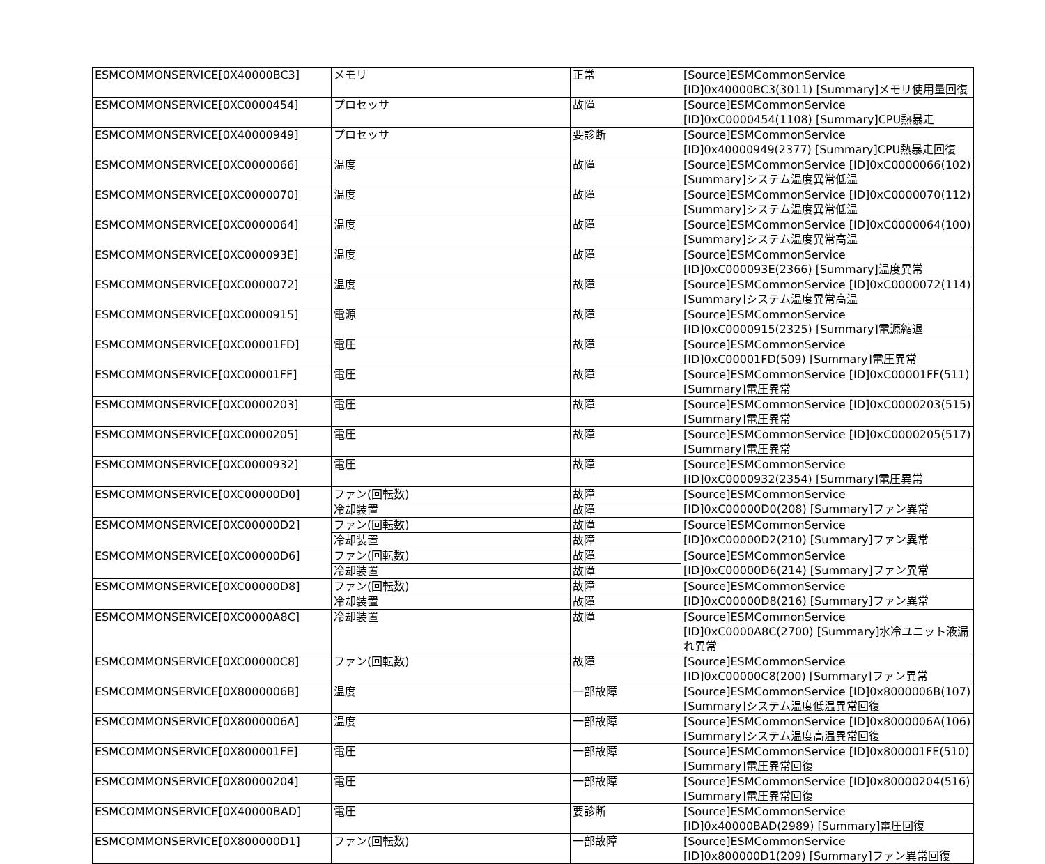| ESMCOMMONSERVICE[0X40000BC3] | メモリ | 正常 | [Source]ESMCommonService [ID]0x40000BC3(3011) [Summary]メモリ使用量回復 |
| ESMCOMMONSERVICE[0XC0000454] | プロセッサ | 故障 | [Source]ESMCommonService [ID]0xC0000454(1108) [Summary]CPU熱暴走 |
| ESMCOMMONSERVICE[0X40000949] | プロセッサ | 要診断 | [Source]ESMCommonService [ID]0x40000949(2377) [Summary]CPU熱暴走回復 |
| ESMCOMMONSERVICE[0XC0000066] | 温度 | 故障 | [Source]ESMCommonService [ID]0xC0000066(102) [Summary]システム温度異常低温 |
| ESMCOMMONSERVICE[0XC0000070] | 温度 | 故障 | [Source]ESMCommonService [ID]0xC0000070(112) [Summary]システム温度異常低温 |
| ESMCOMMONSERVICE[0XC0000064] | 温度 | 故障 | [Source]ESMCommonService [ID]0xC0000064(100) [Summary]システム温度異常高温 |
| ESMCOMMONSERVICE[0XC000093E] | 温度 | 故障 | [Source]ESMCommonService [ID]0xC000093E(2366) [Summary]温度異常 |
| ESMCOMMONSERVICE[0XC0000072] | 温度 | 故障 | [Source]ESMCommonService [ID]0xC0000072(114) [Summary]システム温度異常高温 |
| ESMCOMMONSERVICE[0XC0000915] | 電源 | 故障 | [Source]ESMCommonService [ID]0xC0000915(2325) [Summary]電源縮退 |
| ESMCOMMONSERVICE[0XC00001FD] | 電圧 | 故障 | [Source]ESMCommonService [ID]0xC00001FD(509) [Summary]電圧異常 |
| ESMCOMMONSERVICE[0XC00001FF] | 電圧 | 故障 | [Source]ESMCommonService [ID]0xC00001FF(511) [Summary]電圧異常 |
| ESMCOMMONSERVICE[0XC0000203] | 電圧 | 故障 | [Source]ESMCommonService [ID]0xC0000203(515) [Summary]電圧異常 |
| ESMCOMMONSERVICE[0XC0000205] | 電圧 | 故障 | [Source]ESMCommonService [ID]0xC0000205(517) [Summary]電圧異常 |
| ESMCOMMONSERVICE[0XC0000932] | 電圧 | 故障 | [Source]ESMCommonService [ID]0xC0000932(2354) [Summary]電圧異常 |
| ESMCOMMONSERVICE[0XC00000D0] | ファン(回転数) | 故障 | [Source]ESMCommonService [ID]0xC00000D0(208) [Summary]ファン異常 |
| | 冷却装置 | 故障 | |
| ESMCOMMONSERVICE[0XC00000D2] | ファン(回転数) | 故障 | [Source]ESMCommonService [ID]0xC00000D2(210) [Summary]ファン異常 |
| | 冷却装置 | 故障 | |
| ESMCOMMONSERVICE[0XC00000D6] | ファン(回転数) | 故障 | [Source]ESMCommonService [ID]0xC00000D6(214) [Summary]ファン異常 |
| | 冷却装置 | 故障 | |
| ESMCOMMONSERVICE[0XC00000D8] | ファン(回転数) | 故障 | [Source]ESMCommonService [ID]0xC00000D8(216) [Summary]ファン異常 |
| | 冷却装置 | 故障 | |
| ESMCOMMONSERVICE[0XC0000A8C] | 冷却装置 | 故障 | [Source]ESMCommonService [ID]0xC0000A8C(2700) [Summary]水冷ユニット液漏れ異常 |
| ESMCOMMONSERVICE[0XC00000C8] | ファン(回転数) | 故障 | [Source]ESMCommonService [ID]0xC00000C8(200) [Summary]ファン異常 |
| ESMCOMMONSERVICE[0X8000006B] | 温度 | 一部故障 | [Source]ESMCommonService [ID]0x8000006B(107) [Summary]システム温度低温異常回復 |
| ESMCOMMONSERVICE[0X8000006A] | 温度 | 一部故障 | [Source]ESMCommonService [ID]0x8000006A(106) [Summary]システム温度高温異常回復 |
| ESMCOMMONSERVICE[0X800001FE] | 電圧 | 一部故障 | [Source]ESMCommonService [ID]0x800001FE(510) [Summary]電圧異常回復 |
| ESMCOMMONSERVICE[0X80000204] | 電圧 | 一部故障 | [Source]ESMCommonService [ID]0x80000204(516) [Summary]電圧異常回復 |
| ESMCOMMONSERVICE[0X40000BAD] | 電圧 | 要診断 | [Source]ESMCommonService [ID]0x40000BAD(2989) [Summary]電圧回復 |
| ESMCOMMONSERVICE[0X800000D1] | ファン(回転数) | 一部故障 | [Source]ESMCommonService [ID]0x800000D1(209) [Summary]ファン異常回復 |